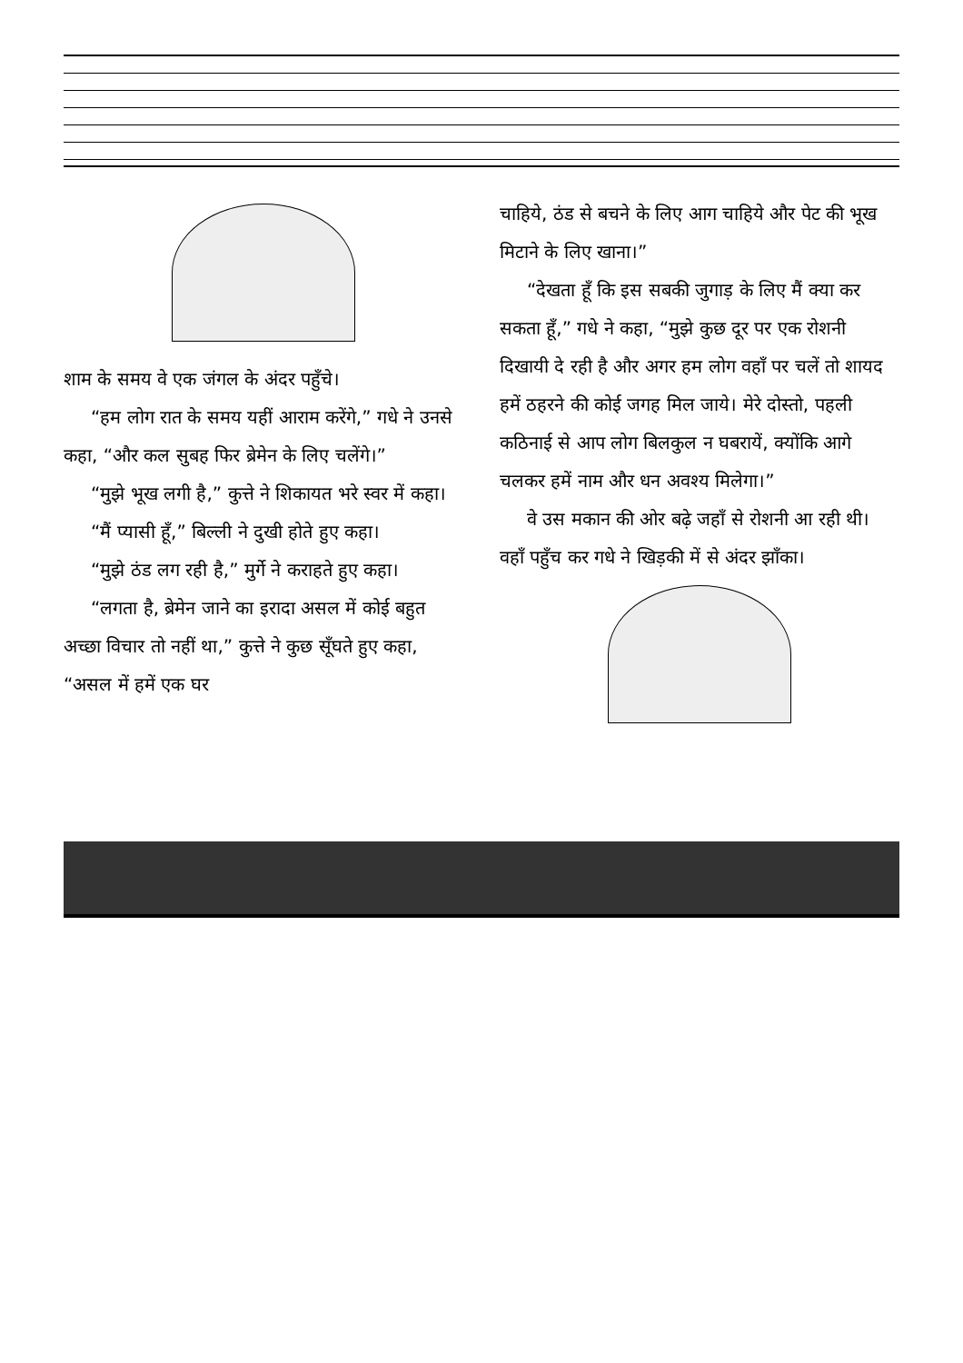शाम के समय वे एक जंगल के अंदर पहुँचे।
“हम लोग रात के समय यहीं आराम करेंगे,” गधे ने उनसे कहा, “और कल सुबह फिर ब्रेमेन के लिए चलेंगे।”
“मुझे भूख लगी है,” कुत्ते ने शिकायत भरे स्वर में कहा।
“मैं प्यासी हूँ,” बिल्ली ने दुखी होते हुए कहा।
“मुझे ठंड लग रही है,” मुर्गे ने कराहते हुए कहा।
“लगता है, ब्रेमेन जाने का इरादा असल में कोई बहुत अच्छा विचार तो नहीं था,” कुत्ते ने कुछ सूँघते हुए कहा, “असल में हमें एक घर
चाहिये, ठंड से बचने के लिए आग चाहिये और पेट की भूख मिटाने के लिए खाना।”
“देखता हूँ कि इस सबकी जुगाड़ के लिए मैं क्या कर सकता हूँ,” गधे ने कहा, “मुझे कुछ दूर पर एक रोशनी दिखायी दे रही है और अगर हम लोग वहाँ पर चलें तो शायद हमें ठहरने की कोई जगह मिल जाये। मेरे दोस्तो, पहली कठिनाई से आप लोग बिलकुल न घबरायें, क्योंकि आगे चलकर हमें नाम और धन अवश्य मिलेगा।”
वे उस मकान की ओर बढ़े जहाँ से रोशनी आ रही थी। वहाँ पहुँच कर गधे ने खिड़की में से अंदर झाँका।